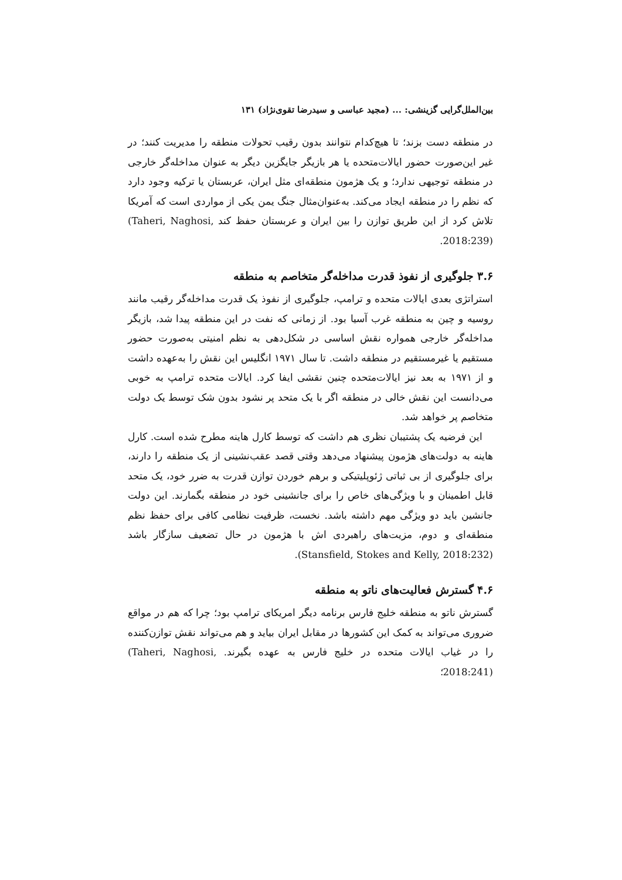بین‌الملل‌گرایی گزینشی: ... (مجید عباسی و سیدرضا تقوی‌نژاد) ۱۳۱
در منطقه دست بزند؛ تا هیچ‌کدام نتوانند بدون رقیب تحولات منطقه را مدیریت کنند؛ در غیر این‌صورت حضور ایالات‌متحده یا هر بازیگر جایگزین دیگر به عنوان مداخله‌گر خارجی در منطقه توجیهی ندارد؛ و یک هژمون منطقه‌ای مثل ایران، عربستان یا ترکیه وجود دارد که نظم را در منطقه ایجاد می‌کند. به‌عنوان‌مثال جنگ یمن یکی از مواردی است که آمریکا تلاش کرد از این طریق توازن را بین ایران و عربستان حفظ کند (Taheri, Naghosi, 2018:239).
۳.۶ جلوگیری از نفوذ قدرت مداخله‌گر متخاصم به منطقه
استراتژی بعدی ایالات متحده و ترامپ، جلوگیری از نفوذ یک قدرت مداخله‌گر رقیب مانند روسیه و چین به منطقه غرب آسیا بود. از زمانی که نفت در این منطقه پیدا شد، بازیگر مداخله‌گر خارجی همواره نقش اساسی در شکل‌دهی به نظم امنیتی به‌صورت حضور مستقیم یا غیرمستقیم در منطقه داشت. تا سال ۱۹۷۱ انگلیس این نقش را به‌عهده داشت و از ۱۹۷۱ به بعد نیز ایالات‌متحده چنین نقشی ایفا کرد. ایالات متحده ترامپ به خوبی می‌دانست این نقش خالی در منطقه اگر با یک متحد پر نشود بدون شک توسط یک دولت متخاصم پر خواهد شد.
این فرضیه یک پشتیبان نظری هم داشت که توسط کارل هاینه مطرح شده است. کارل هاینه به دولت‌های هژمون پیشنهاد می‌دهد وقتی قصد عقب‌نشینی از یک منطقه را دارند، برای جلوگیری از بی ثباتی ژئوپلیتیکی و برهم خوردن توازن قدرت به ضرر خود، یک متحد قابل اطمینان و با ویژگی‌های خاص را برای جانشینی خود در منطقه بگمارند. این دولت جانشین باید دو ویژگی مهم داشته باشد. نخست، ظرفیت نظامی کافی برای حفظ نظم منطقه‌ای و دوم، مزیت‌های راهبردی اش با هژمون در حال تضعیف سازگار باشد (Stansfield, Stokes and Kelly, 2018:232).
۴.۶ گسترش فعالیت‌های ناتو به منطقه
گسترش ناتو به منطقه خلیج فارس برنامه دیگر امریکای ترامپ بود؛ چرا که هم در مواقع ضروری می‌تواند به کمک این کشورها در مقابل ایران بیاید و هم می‌تواند نقش توازن‌کننده را در غیاب ایالات متحده در خلیج فارس به عهده بگیرند. (Taheri, Naghosi, 2018:241)؛